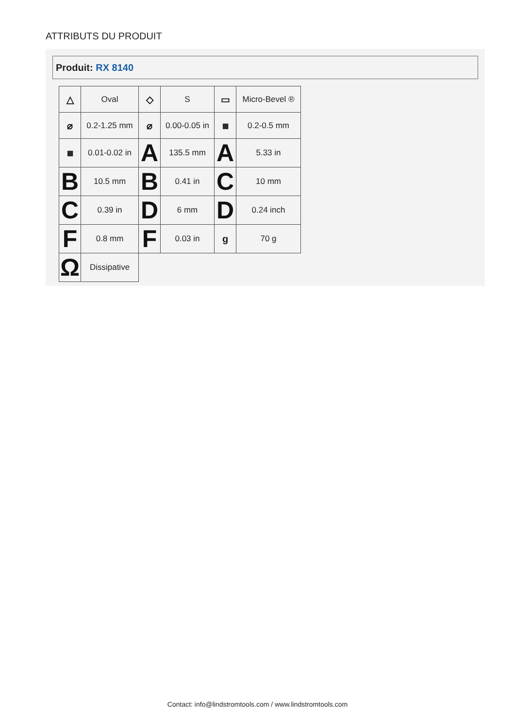ATTRIBUTS DU PRODUIT
Produit: RX 8140
| △ | Oval | ◇ | S | ▭ | Micro-Bevel ® |
| ⌀ | 0.2-1.25 mm | ⌀ | 0.00-0.05 in | ▦ | 0.2-0.5 mm |
| ▦ | 0.01-0.02 in | A | 135.5 mm | A | 5.33 in |
| B | 10.5 mm | B | 0.41 in | C | 10 mm |
| C | 0.39 in | D | 6 mm | D | 0.24 inch |
| F | 0.8 mm | F | 0.03 in | g | 70 g |
| Ω | Dissipative | | | | |
Contact: info@lindstromtools.com / www.lindstromtools.com